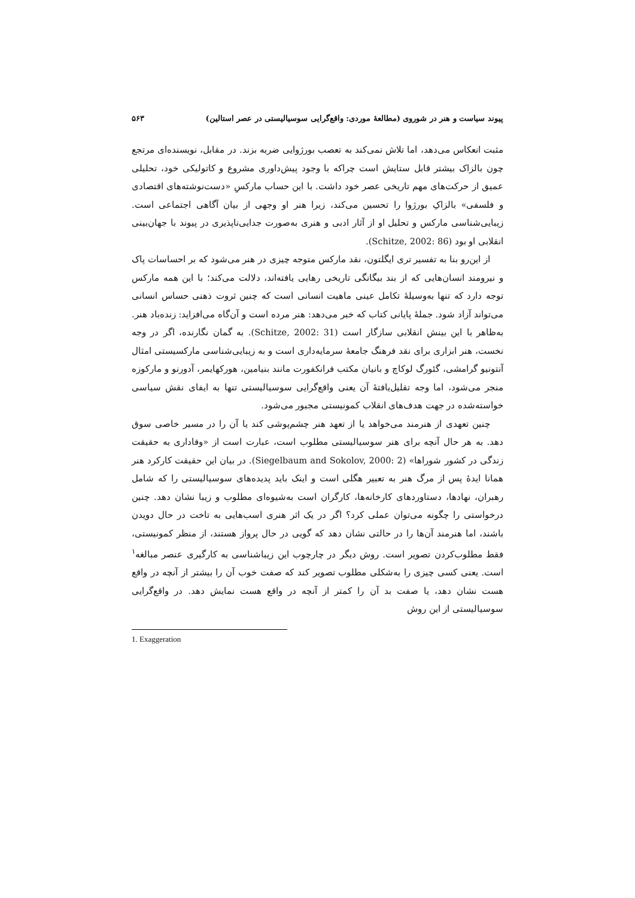پیوند سیاست و هنر در شوروی (مطالعهٔ موردی: واقع‌گرایی سوسیالیستی در عصر استالین) ۵۶۳
مثبت انعکاس می‌دهد، اما تلاش نمی‌کند به تعصب بورژوایی ضربه بزند. در مقابل، نویسنده‌ای مرتجع چون بالزاک بیشتر قابل ستایش است چراکه با وجود پیش‌داوری مشروع و کاتولیکی خود، تحلیلی عمیق از حرکت‌های مهم تاریخی عصر خود داشت. با این حساب مارکسِ «دست‌نوشته‌های اقتصادی و فلسفی» بالزاکِ بورژوا را تحسین می‌کند، زیرا هنر او وجهی از بیان آگاهی اجتماعی است. زیبایی‌شناسی مارکس و تحلیل او از آثار ادبی و هنری به‌صورت جدایی‌ناپذیری در پیوند با جهان‌بینی انقلابی او بود (Schitze, 2002: 86).
از این‌رو بنا به تفسیر تری ایگلتون، نقد مارکس متوجه چیزی در هنر می‌شود که بر احساسات پاک و نیرومند انسان‌هایی که از بند بیگانگی تاریخی رهایی یافته‌اند، دلالت می‌کند؛ با این همه مارکس توجه دارد که تنها به‌وسیلهٔ تکامل عینی ماهیت انسانی است که چنین ثروت ذهنی حساس انسانی می‌تواند آزاد شود. جملهٔ پایانی کتاب که خبر می‌دهد: هنر مرده است و آن‌گاه می‌افزاید: زنده‌باد هنر. به‌ظاهر با این بینش انقلابی سازگار است (Schitze, 2002: 31). به گمان نگارنده، اگر در وجه نخست، هنر ابزاری برای نقد فرهنگ جامعهٔ سرمایه‌داری است و به زیبایی‌شناسی مارکسیستی امثال آنتونیو گرامشی، گئورگ لوکاچ و بانیان مکتب فرانکفورت مانند بنیامین، هورکهایمر، آدورنو و مارکوزه منجر می‌شود، اما وجه تقلیل‌یافتهٔ آن یعنی واقع‌گرایی سوسیالیستی تنها به ایفای نقش سیاسی خواسته‌شده در جهت هدف‌های انقلاب کمونیستی مجبور می‌شود.
چنین تعهدی از هنرمند می‌خواهد یا از تعهد هنر چشم‌پوشی کند یا آن را در مسیر خاصی سوق دهد. به هر حال آنچه برای هنر سوسیالیستی مطلوب است، عبارت است از «وفاداری به حقیقت زندگی در کشور شوراها» (Siegelbaum and Sokolov, 2000: 2). در بیان این حقیقت کارکرد هنر همانا ایدهٔ پس از مرگ هنر به تعبیر هگلی است و اینک باید پدیده‌های سوسیالیستی را که شامل رهبران، نهادها، دستاوردهای کارخانه‌ها، کارگران است به‌شیوه‌ای مطلوب و زیبا نشان دهد. چنین درخواستی را چگونه می‌توان عملی کرد؟ اگر در یک اثر هنری اسب‌هایی به تاخت در حال دویدن باشند، اما هنرمند آن‌ها را در حالتی نشان دهد که گویی در حال پرواز هستند، از منظر کمونیستی، فقط مطلوب‌کردن تصویر است. روش دیگر در چارچوب این زیباشناسی به کارگیری عنصر مبالغه<sup>۱</sup> است. یعنی کسی چیزی را به‌شکلی مطلوب تصویر کند که صفت خوب آن را بیشتر از آنچه در واقع هست نشان دهد، یا صفت بد آن را کمتر از آنچه در واقع هست نمایش دهد. در واقع‌گرایی سوسیالیستی از این روش
1. Exaggeration